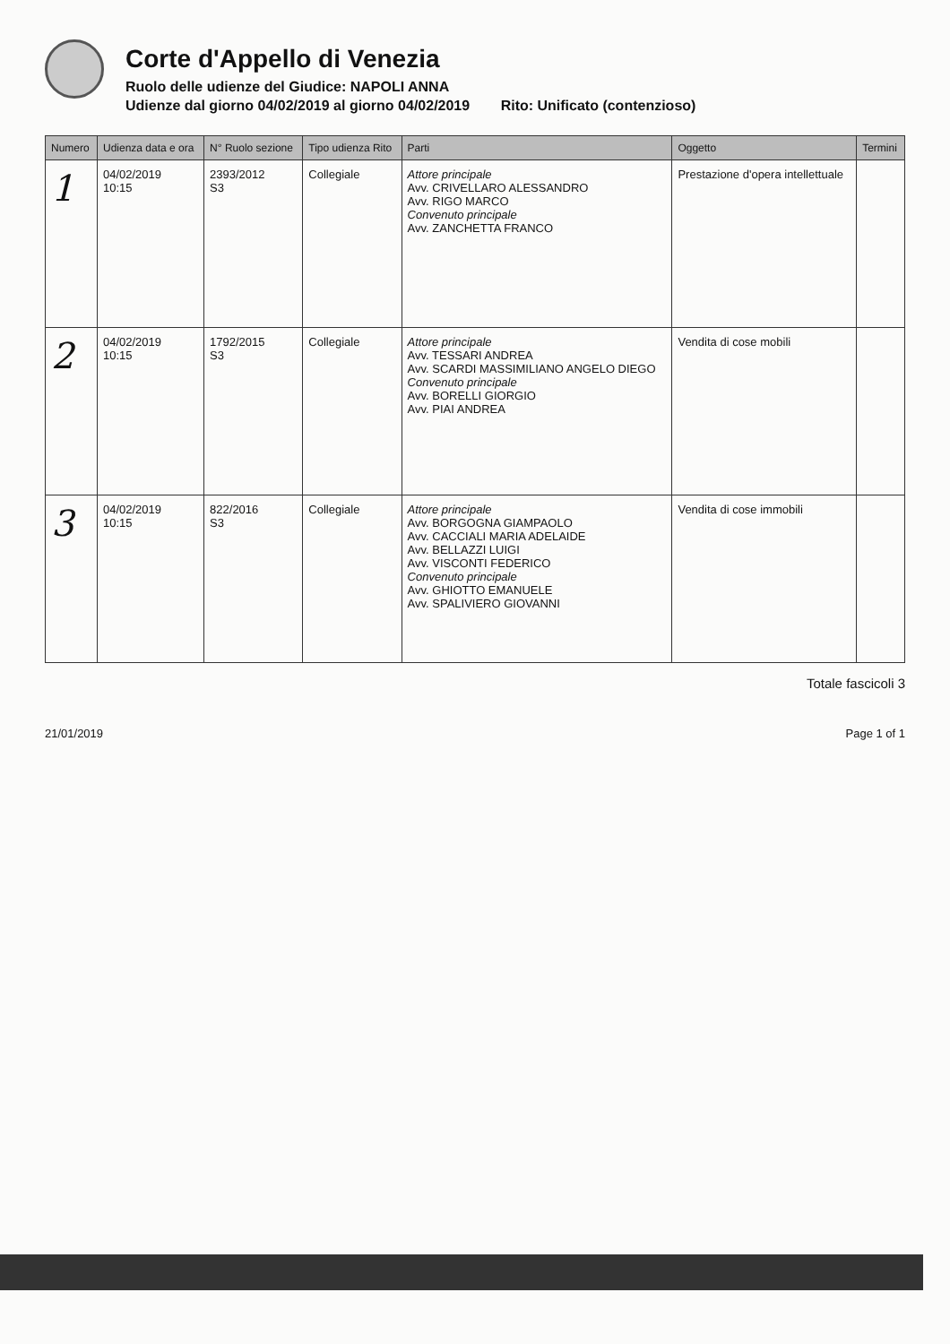Corte d'Appello di Venezia
Ruolo delle udienze del Giudice: NAPOLI ANNA
Udienze dal giorno 04/02/2019 al giorno 04/02/2019 Rito: Unificato (contenzioso)
| Numero | Udienza data e ora | N° Ruolo sezione | Tipo udienza Rito | Parti | Oggetto | Termini |
| --- | --- | --- | --- | --- | --- | --- |
| 1 | 04/02/2019 10:15 | 2393/2012 S3 | Collegiale | Attore principale Avv. CRIVELLARO ALESSANDRO Avv. RIGO MARCO Convenuto principale Avv. ZANCHETTA FRANCO | Prestazione d'opera intellettuale | |
| 2 | 04/02/2019 10:15 | 1792/2015 S3 | Collegiale | Attore principale Avv. TESSARI ANDREA Avv. SCARDI MASSIMILIANO ANGELO DIEGO Convenuto principale Avv. BORELLI GIORGIO Avv. PIAI ANDREA | Vendita di cose mobili | |
| 3 | 04/02/2019 10:15 | 822/2016 S3 | Collegiale | Attore principale Avv. BORGOGNA GIAMPAOLO Avv. CACCIALI MARIA ADELAIDE Avv. BELLAZZI LUIGI Avv. VISCONTI FEDERICO Convenuto principale Avv. GHIOTTO EMANUELE Avv. SPALIVIERO GIOVANNI | Vendita di cose immobili | |
Totale fascicoli 3
21/01/2019 Page 1 of 1